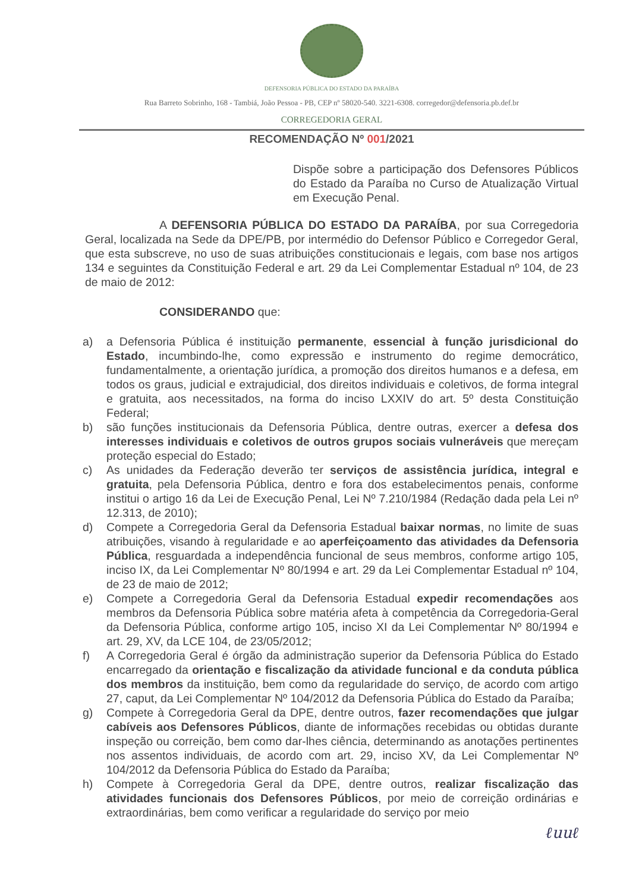DEFENSORIA PÚBLICA DO ESTADO DA PARAÍBA
Rua Barreto Sobrinho, 168 - Tambiá, João Pessoa - PB, CEP nº 58020-540. 3221-6308. corregedor@defensoria.pb.def.br
CORREGEDORIA GERAL
RECOMENDAÇÃO Nº 001/2021
Dispõe sobre a participação dos Defensores Públicos do Estado da Paraíba no Curso de Atualização Virtual em Execução Penal.
A DEFENSORIA PÚBLICA DO ESTADO DA PARAÍBA, por sua Corregedoria Geral, localizada na Sede da DPE/PB, por intermédio do Defensor Público e Corregedor Geral, que esta subscreve, no uso de suas atribuições constitucionais e legais, com base nos artigos 134 e seguintes da Constituição Federal e art. 29 da Lei Complementar Estadual nº 104, de 23 de maio de 2012:
CONSIDERANDO que:
a) a Defensoria Pública é instituição permanente, essencial à função jurisdicional do Estado, incumbindo-lhe, como expressão e instrumento do regime democrático, fundamentalmente, a orientação jurídica, a promoção dos direitos humanos e a defesa, em todos os graus, judicial e extrajudicial, dos direitos individuais e coletivos, de forma integral e gratuita, aos necessitados, na forma do inciso LXXIV do art. 5º desta Constituição Federal;
b) são funções institucionais da Defensoria Pública, dentre outras, exercer a defesa dos interesses individuais e coletivos de outros grupos sociais vulneráveis que mereçam proteção especial do Estado;
c) As unidades da Federação deverão ter serviços de assistência jurídica, integral e gratuita, pela Defensoria Pública, dentro e fora dos estabelecimentos penais, conforme institui o artigo 16 da Lei de Execução Penal, Lei Nº 7.210/1984 (Redação dada pela Lei nº 12.313, de 2010);
d) Compete a Corregedoria Geral da Defensoria Estadual baixar normas, no limite de suas atribuições, visando à regularidade e ao aperfeiçoamento das atividades da Defensoria Pública, resguardada a independência funcional de seus membros, conforme artigo 105, inciso IX, da Lei Complementar Nº 80/1994 e art. 29 da Lei Complementar Estadual nº 104, de 23 de maio de 2012;
e) Compete a Corregedoria Geral da Defensoria Estadual expedir recomendações aos membros da Defensoria Pública sobre matéria afeta à competência da Corregedoria-Geral da Defensoria Pública, conforme artigo 105, inciso XI da Lei Complementar Nº 80/1994 e art. 29, XV, da LCE 104, de 23/05/2012;
f) A Corregedoria Geral é órgão da administração superior da Defensoria Pública do Estado encarregado da orientação e fiscalização da atividade funcional e da conduta pública dos membros da instituição, bem como da regularidade do serviço, de acordo com artigo 27, caput, da Lei Complementar Nº 104/2012 da Defensoria Pública do Estado da Paraíba;
g) Compete à Corregedoria Geral da DPE, dentre outros, fazer recomendações que julgar cabíveis aos Defensores Públicos, diante de informações recebidas ou obtidas durante inspeção ou correição, bem como dar-lhes ciência, determinando as anotações pertinentes nos assentos individuais, de acordo com art. 29, inciso XV, da Lei Complementar Nº 104/2012 da Defensoria Pública do Estado da Paraíba;
h) Compete à Corregedoria Geral da DPE, dentre outros, realizar fiscalização das atividades funcionais dos Defensores Públicos, por meio de correição ordinárias e extraordinárias, bem como verificar a regularidade do serviço por meio
ℓuuℓ